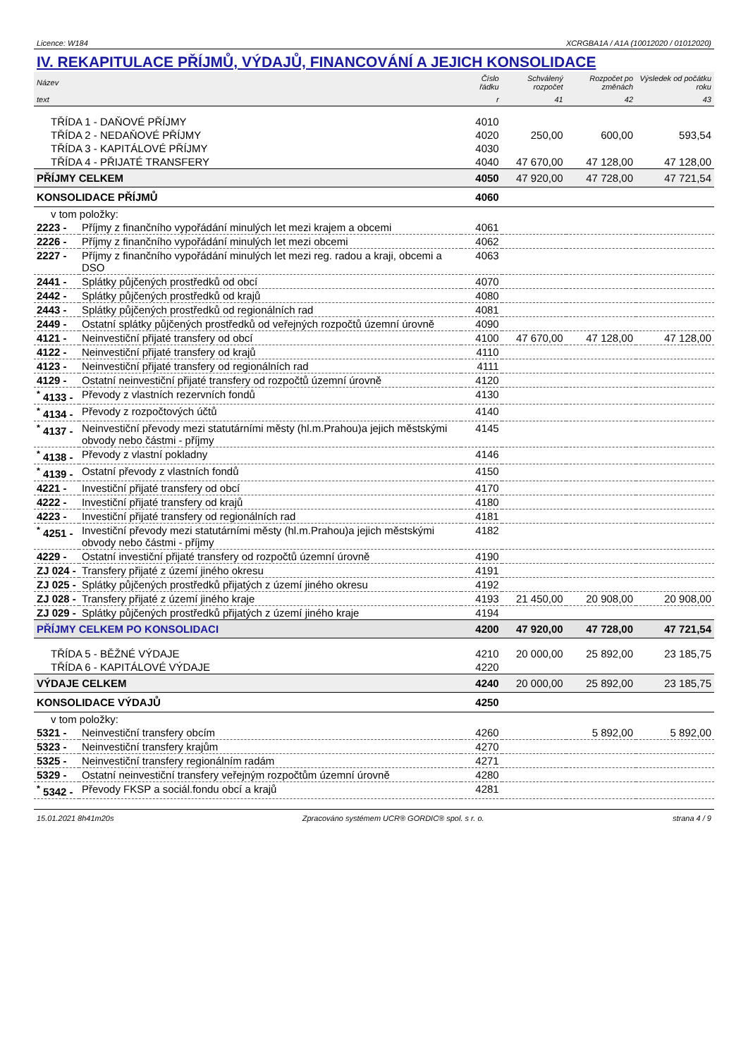Licence: W184 XCRGBA1A / A1A (10012020 / 01012020)
IV. REKAPITULACE PŘÍJMŮ, VÝDAJŮ, FINANCOVÁNÍ A JEJICH KONSOLIDACE
| Název | | Číslo řádku | Schválený rozpočet | Rozpočet po změnách | Výsledek od počátku roku |
| --- | --- | --- | --- | --- | --- |
| text | | r | 41 | 42 | 43 |
| TŘÍDA 1 - DAŇOVÉ PŘÍJMY | | 4010 | | | |
| TŘÍDA 2 - NEDAŇOVÉ PŘÍJMY | | 4020 | 250,00 | 600,00 | 593,54 |
| TŘÍDA 3 - KAPITÁLOVÉ PŘÍJMY | | 4030 | | | |
| TŘÍDA 4 - PŘIJATÉ TRANSFERY | | 4040 | 47 670,00 | 47 128,00 | 47 128,00 |
| PŘÍJMY CELKEM | | 4050 | 47 920,00 | 47 728,00 | 47 721,54 |
| KONSOLIDACE PŘÍJMŮ | | 4060 | | | |
| v tom položky: | | | | | |
| 2223 - | Příjmy z finančního vypořádání minulých let mezi krajem a obcemi | 4061 | | | |
| 2226 - | Příjmy z finančního vypořádání minulých let mezi obcemi | 4062 | | | |
| 2227 - | Příjmy z finančního vypořádání minulých let mezi reg. radou a kraji, obcemi a DSO | 4063 | | | |
| 2441 - | Splátky půjčených prostředků od obcí | 4070 | | | |
| 2442 - | Splátky půjčených prostředků od krajů | 4080 | | | |
| 2443 - | Splátky půjčených prostředků od regionálních rad | 4081 | | | |
| 2449 - | Ostatní splátky půjčených prostředků od veřejných rozpočtů územní úrovně | 4090 | | | |
| 4121 - | Neinvestiční přijaté transfery od obcí | 4100 | 47 670,00 | 47 128,00 | 47 128,00 |
| 4122 - | Neinvestiční přijaté transfery od krajů | 4110 | | | |
| 4123 - | Neinvestiční přijaté transfery od regionálních rad | 4111 | | | |
| 4129 - | Ostatní neinvestiční přijaté transfery od rozpočtů územní úrovně | 4120 | | | |
| <sup>*</sup> 4133 - | Převody z vlastních rezervních fondů | 4130 | | | |
| <sup>*</sup> 4134 - | Převody z rozpočtových účtů | 4140 | | | |
| <sup>*</sup> 4137 - | Neinvestiční převody mezi statutárními městy (hl.m.Prahou)a jejich městskými obvody nebo částmi - příjmy | 4145 | | | |
| <sup>*</sup> 4138 - | Převody z vlastní pokladny | 4146 | | | |
| <sup>*</sup> 4139 - | Ostatní převody z vlastních fondů | 4150 | | | |
| 4221 - | Investiční přijaté transfery od obcí | 4170 | | | |
| 4222 - | Investiční přijaté transfery od krajů | 4180 | | | |
| 4223 - | Investiční přijaté transfery od regionálních rad | 4181 | | | |
| <sup>*</sup> 4251 - | Investiční převody mezi statutárními městy (hl.m.Prahou)a jejich městskými obvody nebo částmi - příjmy | 4182 | | | |
| 4229 - | Ostatní investiční přijaté transfery od rozpočtů územní úrovně | 4190 | | | |
| ZJ 024 - | Transfery přijaté z území jiného okresu | 4191 | | | |
| ZJ 025 - | Splátky půjčených prostředků přijatých z území jiného okresu | 4192 | | | |
| ZJ 028 - | Transfery přijaté z území jiného kraje | 4193 | 21 450,00 | 20 908,00 | 20 908,00 |
| ZJ 029 - | Splátky půjčených prostředků přijatých z území jiného kraje | 4194 | | | |
| PŘÍJMY CELKEM PO KONSOLIDACI | | 4200 | 47 920,00 | 47 728,00 | 47 721,54 |
| TŘÍDA 5 - BĚŽNÉ VÝDAJE | | 4210 | 20 000,00 | 25 892,00 | 23 185,75 |
| TŘÍDA 6 - KAPITÁLOVÉ VÝDAJE | | 4220 | | | |
| VÝDAJE CELKEM | | 4240 | 20 000,00 | 25 892,00 | 23 185,75 |
| KONSOLIDACE VÝDAJŮ | | 4250 | | | |
| v tom položky: | | | | | |
| 5321 - | Neinvestiční transfery obcím | 4260 | | 5 892,00 | 5 892,00 |
| 5323 - | Neinvestiční transfery krajům | 4270 | | | |
| 5325 - | Neinvestiční transfery regionálním radám | 4271 | | | |
| 5329 - | Ostatní neinvestiční transfery veřejným rozpočtům územní úrovně | 4280 | | | |
| <sup>*</sup> 5342 - | Převody FKSP a sociál.fondu obcí a krajů | 4281 | | | |
15.01.2021 8h41m20s Zpracováno systémem UCR® GORDIC® spol. s r. o. strana 4 / 9